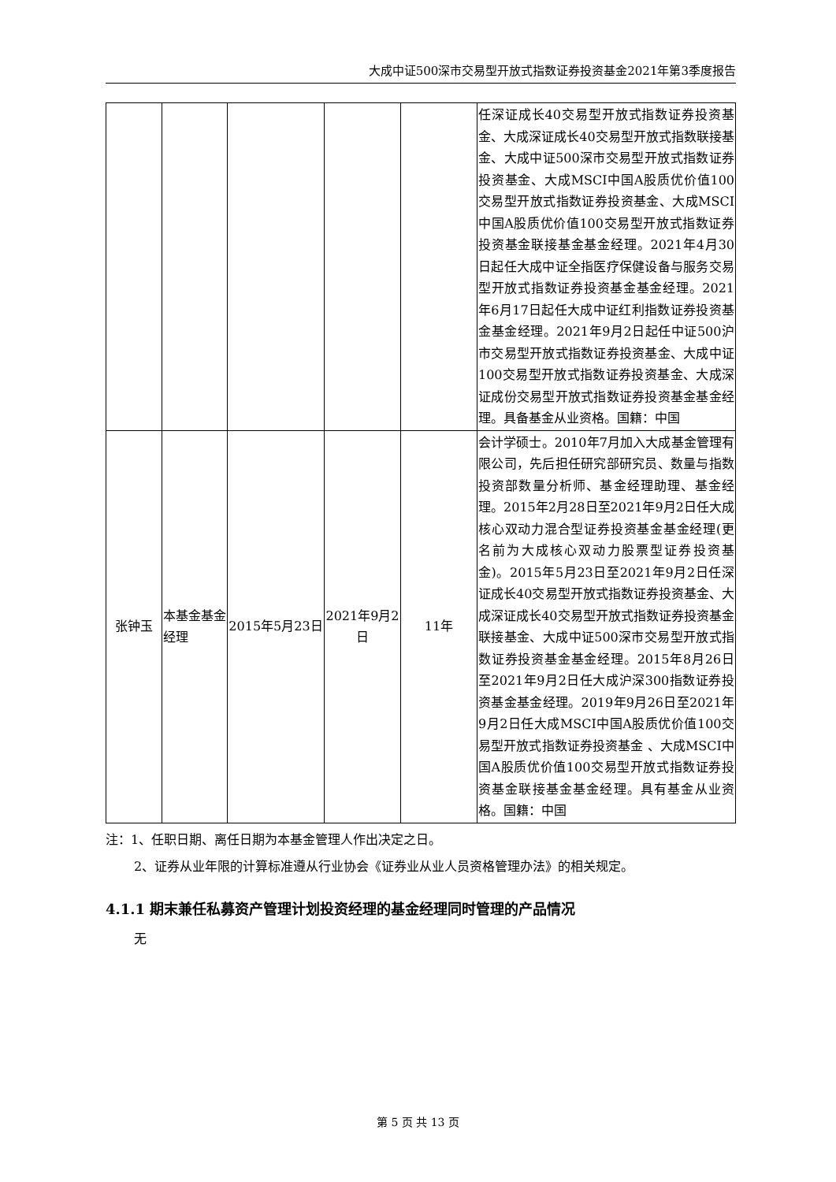大成中证500深市交易型开放式指数证券投资基金2021年第3季度报告
| | | | | | 任深证成长40交易型开放式指数证券投资基金、大成深证成长40交易型开放式指数联接基金、大成中证500深市交易型开放式指数证券投资基金、大成MSCI中国A股质优价值100交易型开放式指数证券投资基金、大成MSCI中国A股质优价值100交易型开放式指数证券投资基金联接基金基金经理。2021年4月30日起任大成中证全指医疗保健设备与服务交易型开放式指数证券投资基金基金经理。2021年6月17日起任大成中证红利指数证券投资基金基金经理。2021年9月2日起任中证500沪市交易型开放式指数证券投资基金、大成中证100交易型开放式指数证券投资基金、大成深证成份交易型开放式指数证券投资基金基金经理。具备基金从业资格。国籍：中国 |
| 张钟玉 | 本基金基金经理 | 2015年5月23日 | 2021年9月2日 | 11年 | 会计学硕士。2010年7月加入大成基金管理有限公司，先后担任研究部研究员、数量与指数投资部数量分析师、基金经理助理、基金经理。2015年2月28日至2021年9月2日任大成核心双动力混合型证券投资基金基金经理(更名前为大成核心双动力股票型证券投资基金)。2015年5月23日至2021年9月2日任深证成长40交易型开放式指数证券投资基金、大成深证成长40交易型开放式指数证券投资基金联接基金、大成中证500深市交易型开放式指数证券投资基金基金经理。2015年8月26日至2021年9月2日任大成沪深300指数证券投资基金基金经理。2019年9月26日至2021年9月2日任大成MSCI中国A股质优价值100交易型开放式指数证券投资基金 、大成MSCI中国A股质优价值100交易型开放式指数证券投资基金联接基金基金经理。具有基金从业资格。国籍：中国 |
注：1、任职日期、离任日期为本基金管理人作出决定之日。
2、证券从业年限的计算标准遵从行业协会《证券业从业人员资格管理办法》的相关规定。
4.1.1 期末兼任私募资产管理计划投资经理的基金经理同时管理的产品情况
无
第 5 页 共 13 页